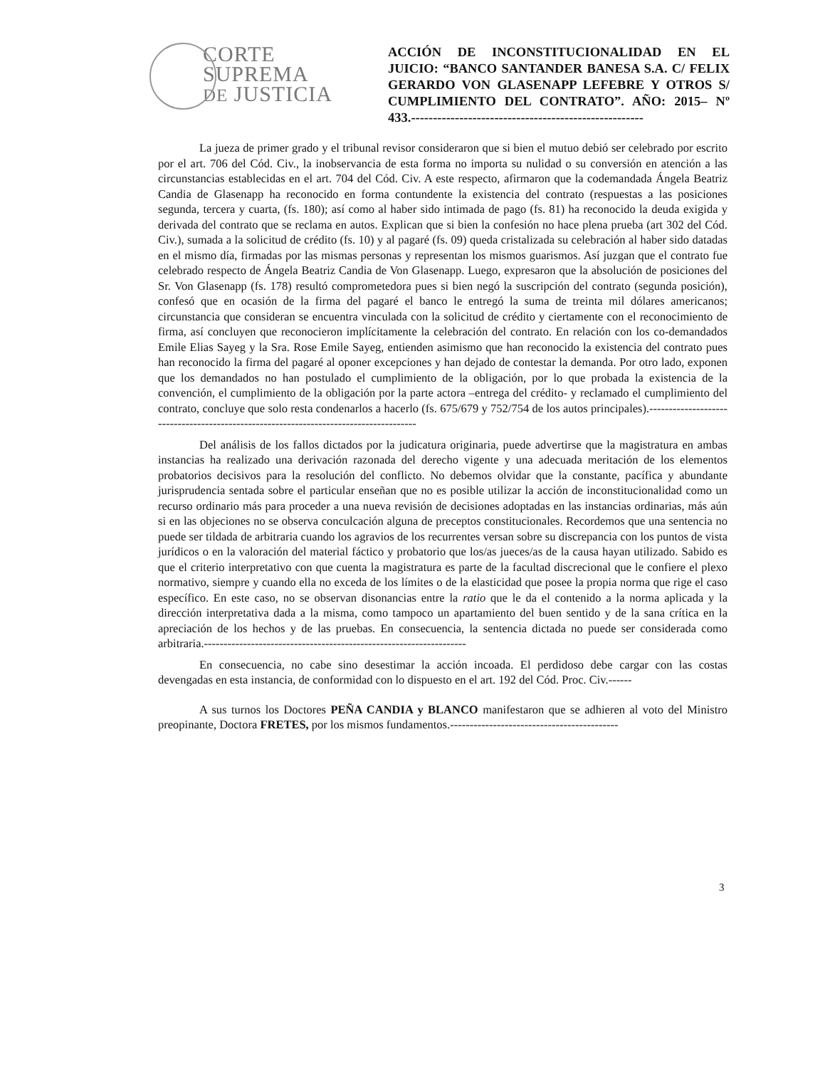CORTE
SUPREMA
DE JUSTICIA
ACCIÓN DE INCONSTITUCIONALIDAD EN EL JUICIO: “BANCO SANTANDER BANESA S.A. C/ FELIX GERARDO VON GLASENAPP LEFEBRE Y OTROS S/ CUMPLIMIENTO DEL CONTRATO”. AÑO: 2015– Nº 433.-----------------------------------------------------
La jueza de primer grado y el tribunal revisor consideraron que si bien el mutuo debió ser celebrado por escrito por el art. 706 del Cód. Civ., la inobservancia de esta forma no importa su nulidad o su conversión en atención a las circunstancias establecidas en el art. 704 del Cód. Civ. A este respecto, afirmaron que la codemandada Ángela Beatriz Candia de Glasenapp ha reconocido en forma contundente la existencia del contrato (respuestas a las posiciones segunda, tercera y cuarta, (fs. 180); así como al haber sido intimada de pago (fs. 81) ha reconocido la deuda exigida y derivada del contrato que se reclama en autos. Explican que si bien la confesión no hace plena prueba (art 302 del Cód. Civ.), sumada a la solicitud de crédito (fs. 10) y al pagaré (fs. 09) queda cristalizada su celebración al haber sido datadas en el mismo día, firmadas por las mismas personas y representan los mismos guarismos. Así juzgan que el contrato fue celebrado respecto de Ángela Beatriz Candia de Von Glasenapp. Luego, expresaron que la absolución de posiciones del Sr. Von Glasenapp (fs. 178) resultó comprometedora pues si bien negó la suscripción del contrato (segunda posición), confesó que en ocasión de la firma del pagaré el banco le entregó la suma de treinta mil dólares americanos; circunstancia que consideran se encuentra vinculada con la solicitud de crédito y ciertamente con el reconocimiento de firma, así concluyen que reconocieron implícitamente la celebración del contrato. En relación con los co-demandados Emile Elias Sayeg y la Sra. Rose Emile Sayeg, entienden asimismo que han reconocido la existencia del contrato pues han reconocido la firma del pagaré al oponer excepciones y han dejado de contestar la demanda. Por otro lado, exponen que los demandados no han postulado el cumplimiento de la obligación, por lo que probada la existencia de la convención, el cumplimiento de la obligación por la parte actora –entrega del crédito- y reclamado el cumplimiento del contrato, concluye que solo resta condenarlos a hacerlo (fs. 675/679 y 752/754 de los autos principales).--------------------------------------------------------------------------------------
Del análisis de los fallos dictados por la judicatura originaria, puede advertirse que la magistratura en ambas instancias ha realizado una derivación razonada del derecho vigente y una adecuada meritación de los elementos probatorios decisivos para la resolución del conflicto. No debemos olvidar que la constante, pacífica y abundante jurisprudencia sentada sobre el particular enseñan que no es posible utilizar la acción de inconstitucionalidad como un recurso ordinario más para proceder a una nueva revisión de decisiones adoptadas en las instancias ordinarias, más aún si en las objeciones no se observa conculcación alguna de preceptos constitucionales. Recordemos que una sentencia no puede ser tildada de arbitraria cuando los agravios de los recurrentes versan sobre su discrepancia con los puntos de vista jurídicos o en la valoración del material fáctico y probatorio que los/as jueces/as de la causa hayan utilizado. Sabido es que el criterio interpretativo con que cuenta la magistratura es parte de la facultad discrecional que le confiere el plexo normativo, siempre y cuando ella no exceda de los límites o de la elasticidad que posee la propia norma que rige el caso específico. En este caso, no se observan disonancias entre la ratio que le da el contenido a la norma aplicada y la dirección interpretativa dada a la misma, como tampoco un apartamiento del buen sentido y de la sana crítica en la apreciación de los hechos y de las pruebas. En consecuencia, la sentencia dictada no puede ser considerada como arbitraria.-------------------------------------------------------------------
En consecuencia, no cabe sino desestimar la acción incoada. El perdidoso debe cargar con las costas devengadas en esta instancia, de conformidad con lo dispuesto en el art. 192 del Cód. Proc. Civ.------
A sus turnos los Doctores PEÑA CANDIA y BLANCO manifestaron que se adhieren al voto del Ministro preopinante, Doctora FRETES, por los mismos fundamentos.-------------------------------------------
3